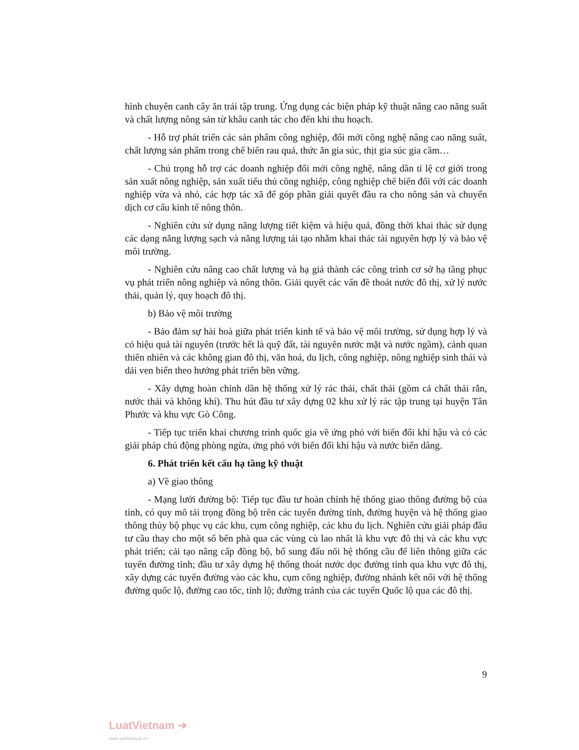hình chuyên canh cây ăn trái tập trung. Ứng dụng các biện pháp kỹ thuật nâng cao năng suất và chất lượng nông sản từ khâu canh tác cho đến khi thu hoạch.
- Hỗ trợ phát triển các sản phẩm công nghiệp, đổi mới công nghệ nâng cao năng suất, chất lượng sản phẩm trong chế biến rau quả, thức ăn gia súc, thịt gia súc gia cầm…
- Chú trọng hỗ trợ các doanh nghiệp đổi mới công nghệ, nâng dần tỉ lệ cơ giới trong sản xuất nông nghiệp, sản xuất tiểu thủ công nghiệp, công nghiệp chế biến đối với các doanh nghiệp vừa và nhỏ, các hợp tác xã để góp phần giải quyết đầu ra cho nông sản và chuyển dịch cơ cấu kinh tế nông thôn.
- Nghiên cứu sử dụng năng lượng tiết kiệm và hiệu quả, đồng thời khai thác sử dụng các dạng năng lượng sạch và năng lượng tái tạo nhằm khai thác tài nguyên hợp lý và bảo vệ môi trường.
- Nghiên cứu nâng cao chất lượng và hạ giá thành các công trình cơ sở hạ tầng phục vụ phát triển nông nghiệp và nông thôn. Giải quyết các vấn đề thoát nước đô thị, xử lý nước thải, quản lý, quy hoạch đô thị.
b) Bảo vệ môi trường
- Bảo đảm sự hài hoà giữa phát triển kinh tế và bảo vệ môi trường, sử dụng hợp lý và có hiệu quả tài nguyên (trước hết là quỹ đất, tài nguyên nước mặt và nước ngầm), cảnh quan thiên nhiên và các không gian đô thị, văn hoá, du lịch, công nghiệp, nông nghiệp sinh thái và dải ven biển theo hướng phát triển bền vững.
- Xây dựng hoàn chỉnh dần hệ thống xử lý rác thải, chất thải (gồm cả chất thải rắn, nước thải và không khí). Thu hút đầu tư xây dựng 02 khu xử lý rác tập trung tại huyện Tân Phước và khu vực Gò Công.
- Tiếp tục triển khai chương trình quốc gia về ứng phó với biến đổi khí hậu và có các giải pháp chủ động phòng ngừa, ứng phó với biến đổi khí hậu và nước biển dâng.
6. Phát triển kết cấu hạ tầng kỹ thuật
a) Về giao thông
- Mạng lưới đường bộ: Tiếp tục đầu tư hoàn chỉnh hệ thống giao thông đường bộ của tỉnh, có quy mô tải trọng đồng bộ trên các tuyến đường tỉnh, đường huyện và hệ thống giao thông thủy bộ phục vụ các khu, cụm công nghiệp, các khu du lịch. Nghiên cứu giải pháp đầu tư cầu thay cho một số bến phà qua các vùng cù lao nhất là khu vực đô thị và các khu vực phát triển; cải tạo nâng cấp đồng bộ, bổ sung đấu nối hệ thống cầu để liên thông giữa các tuyến đường tỉnh; đầu tư xây dựng hệ thống thoát nước dọc đường tỉnh qua khu vực đô thị, xây dựng các tuyến đường vào các khu, cụm công nghiệp, đường nhánh kết nối với hệ thống đường quốc lộ, đường cao tốc, tỉnh lộ; đường tránh của các tuyến Quốc lộ qua các đô thị.
9
LuatVietnam ➔
www.vanbanluat.vn